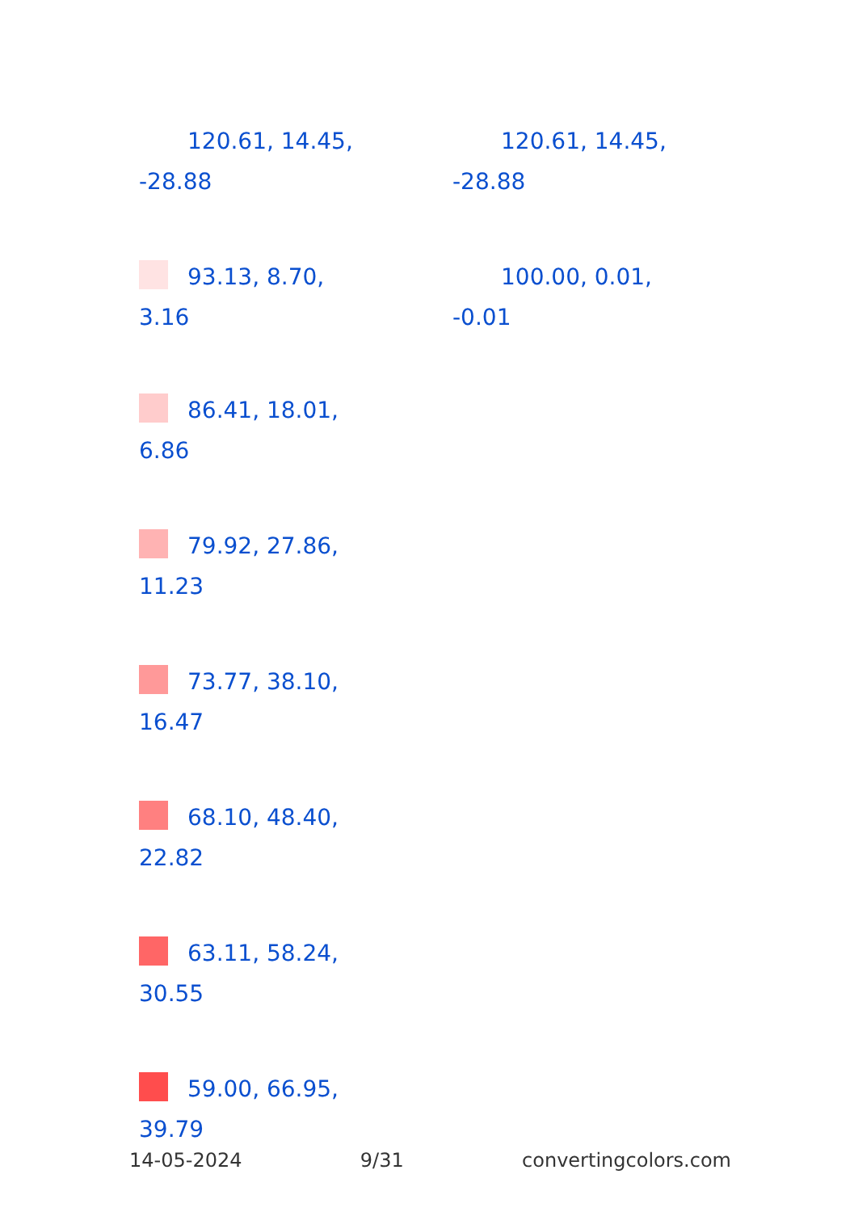120.61, 14.45, -28.88
93.13, 8.70, 3.16
86.41, 18.01, 6.86
79.92, 27.86, 11.23
73.77, 38.10, 16.47
68.10, 48.40, 22.82
63.11, 58.24, 30.55
59.00, 66.95, 39.79
120.61, 14.45, -28.88
100.00, 0.01, -0.01
14-05-2024 9/31 convertingcolors.com